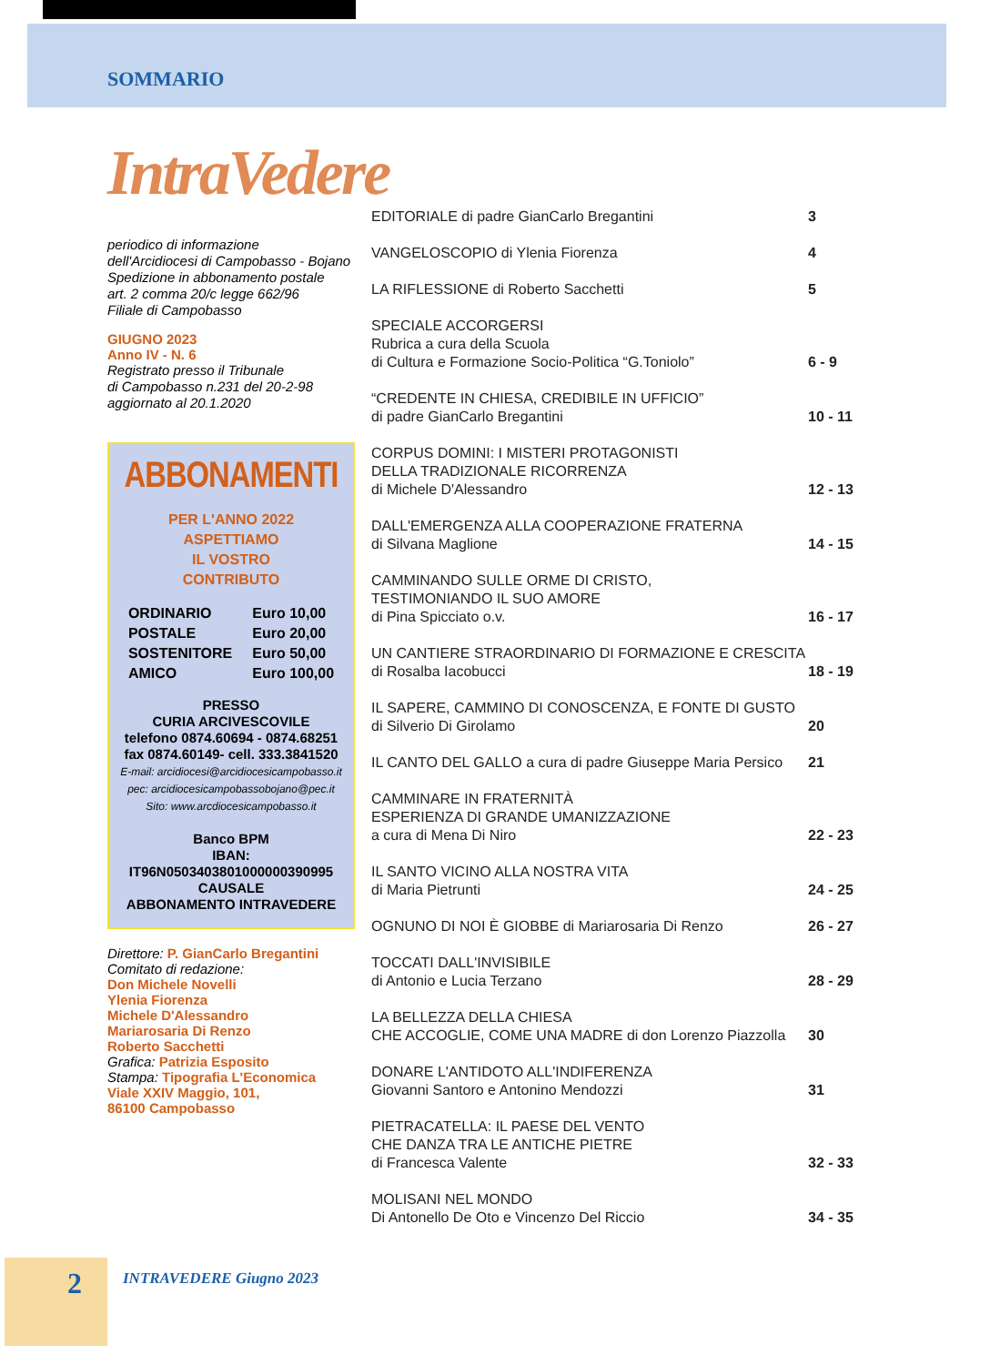SOMMARIO
IntraVedere
periodico di informazione
dell'Arcidiocesi di Campobasso - Bojano
Spedizione in abbonamento postale
art. 2 comma 20/c legge 662/96
Filiale di Campobasso
GIUGNO 2023
Anno IV - N. 6
Registrato presso il Tribunale
di Campobasso n.231 del 20-2-98
aggiornato al 20.1.2020
ABBONAMENTI
PER L'ANNO 2022
ASPETTIAMO
IL VOSTRO
CONTRIBUTO
| ORDINARIO | Euro 10,00 |
| POSTALE | Euro 20,00 |
| SOSTENITORE | Euro 50,00 |
| AMICO | Euro 100,00 |
PRESSO
CURIA ARCIVESCOVILE
telefono 0874.60694 - 0874.68251
fax 0874.60149- cell. 333.3841520
E-mail: arcidiocesi@arcidiocesicampobasso.it
pec: arcidiocesicampobassobojano@pec.it
Sito: www.arcdiocesicampobasso.it
Banco BPM
IBAN:
IT96N0503403801000000390995
CAUSALE
ABBONAMENTO INTRAVEDERE
Direttore: P. GianCarlo Bregantini
Comitato di redazione:
Don Michele Novelli
Ylenia Fiorenza
Michele D'Alessandro
Mariarosaria Di Renzo
Roberto Sacchetti
Grafica: Patrizia Esposito
Stampa: Tipografia L'Economica
Viale XXIV Maggio, 101,
86100 Campobasso
| EDITORIALE di padre GianCarlo Bregantini | 3 |
| VANGELOSCOPIO di Ylenia Fiorenza | 4 |
| LA RIFLESSIONE di Roberto Sacchetti | 5 |
| SPECIALE ACCORGERSI Rubrica a cura della Scuola di Cultura e Formazione Socio-Politica “G.Toniolo” | 6 - 9 |
| “CREDENTE IN CHIESA, CREDIBILE IN UFFICIO” di padre GianCarlo Bregantini | 10 - 11 |
| CORPUS DOMINI: I MISTERI PROTAGONISTI DELLA TRADIZIONALE RICORRENZA di Michele D'Alessandro | 12 - 13 |
| DALL'EMERGENZA ALLA COOPERAZIONE FRATERNA di Silvana Maglione | 14 - 15 |
| CAMMINANDO SULLE ORME DI CRISTO, TESTIMONIANDO IL SUO AMORE di Pina Spicciato o.v. | 16 - 17 |
| UN CANTIERE STRAORDINARIO DI FORMAZIONE E CRESCITA di Rosalba Iacobucci | 18 - 19 |
| IL SAPERE, CAMMINO DI CONOSCENZA, E FONTE DI GUSTO di Silverio Di Girolamo | 20 |
| IL CANTO DEL GALLO a cura di padre Giuseppe Maria Persico | 21 |
| CAMMINARE IN FRATERNITÀ ESPERIENZA DI GRANDE UMANIZZAZIONE a cura di Mena Di Niro | 22 - 23 |
| IL SANTO VICINO ALLA NOSTRA VITA di Maria Pietrunti | 24 - 25 |
| OGNUNO DI NOI È GIOBBE di Mariarosaria Di Renzo | 26 - 27 |
| TOCCATI DALL'INVISIBILE di Antonio e Lucia Terzano | 28 - 29 |
| LA BELLEZZA DELLA CHIESA CHE ACCOGLIE, COME UNA MADRE di don Lorenzo Piazzolla | 30 |
| DONARE L'ANTIDOTO ALL'INDIFERENZA Giovanni Santoro e Antonino Mendozzi | 31 |
| PIETRACATELLA: IL PAESE DEL VENTO CHE DANZA TRA LE ANTICHE PIETRE di Francesca Valente | 32 - 33 |
| MOLISANI NEL MONDO Di Antonello De Oto e Vincenzo Del Riccio | 34 - 35 |
2 INTRAVEDERE Giugno 2023